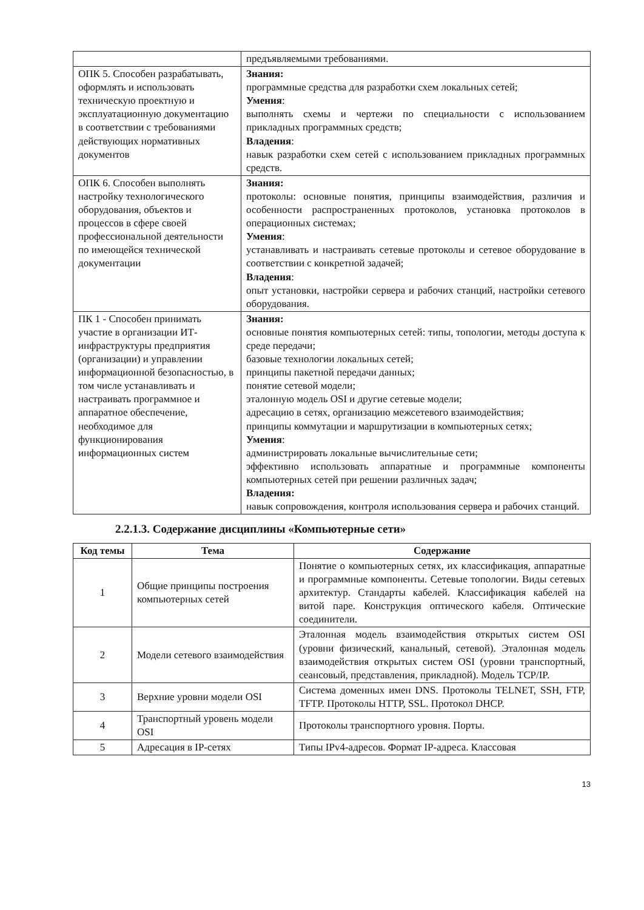| | предъявляемыми требованиями. |
| ОПК 5. Способен разрабатывать, оформлять и использовать техническую проектную и эксплуатационную документацию в соответствии с требованиями действующих нормативных документов | Знания: программные средства для разработки схем локальных сетей; Умения : выполнять схемы и чертежи по специальности с использованием прикладных программных средств; Владения : навык разработки схем сетей с использованием прикладных программных средств. |
| ОПК 6. Способен выполнять настройку технологического оборудования, объектов и процессов в сфере своей профессиональной деятельности по имеющейся технической документации | Знания: протоколы: основные понятия, принципы взаимодействия, различия и особенности распространенных протоколов, установка протоколов в операционных системах; Умения : устанавливать и настраивать сетевые протоколы и сетевое оборудование в соответствии с конкретной задачей; Владения : опыт установки, настройки сервера и рабочих станций, настройки сетевого оборудования. |
| ПК 1 - Способен принимать участие в организации ИТ-инфраструктуры предприятия (организации) и управлении информационной безопасностью, в том числе устанавливать и настраивать программное и аппаратное обеспечение, необходимое для функционирования информационных систем | Знания: основные понятия компьютерных сетей: типы, топологии, методы доступа к среде передачи; базовые технологии локальных сетей; принципы пакетной передачи данных; понятие сетевой модели; эталонную модель OSI и другие сетевые модели; адресацию в сетях, организацию межсетевого взаимодействия; принципы коммутации и маршрутизации в компьютерных сетях; Умения : администрировать локальные вычислительные сети; эффективно использовать аппаратные и программные компоненты компьютерных сетей при решении различных задач; Владения: навык сопровождения, контроля использования сервера и рабочих станций. |
2.2.1.3. Содержание дисциплины «Компьютерные сети»
| Код темы | Тема | Содержание |
| --- | --- | --- |
| 1 | Общие принципы построения компьютерных сетей | Понятие о компьютерных сетях, их классификация, аппаратные и программные компоненты. Сетевые топологии. Виды сетевых архитектур. Стандарты кабелей. Классификация кабелей на витой паре. Конструкция оптического кабеля. Оптические соединители. |
| 2 | Модели сетевого взаимодействия | Эталонная модель взаимодействия открытых систем OSI (уровни физический, канальный, сетевой). Эталонная модель взаимодействия открытых систем OSI (уровни транспортный, сеансовый, представления, прикладной). Модель TCP/IP. |
| 3 | Верхние уровни модели OSI | Система доменных имен DNS. Протоколы TELNET, SSH, FTP, TFTP. Протоколы HTTP, SSL. Протокол DHCP. |
| 4 | Транспортный уровень модели OSI | Протоколы транспортного уровня. Порты. |
| 5 | Адресация в IP-сетях | Типы IPv4-адресов. Формат IP-адреса. Классовая |
13